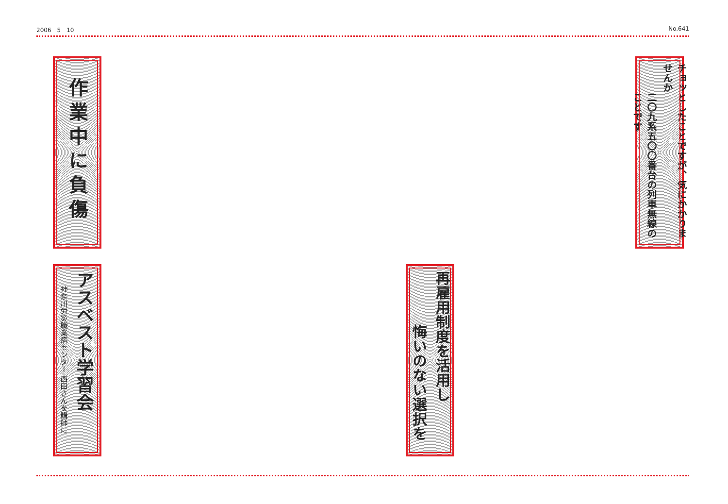2006　5　10 No.641
作業中に負傷
チョッとしたことですが、気にかかりませんか
二〇九系五〇〇番台の列車無線のことです
アスベスト学習会
神奈川労災職業病センター 西田さんを講師に
再雇用制度を活用し
悔いのない選択を